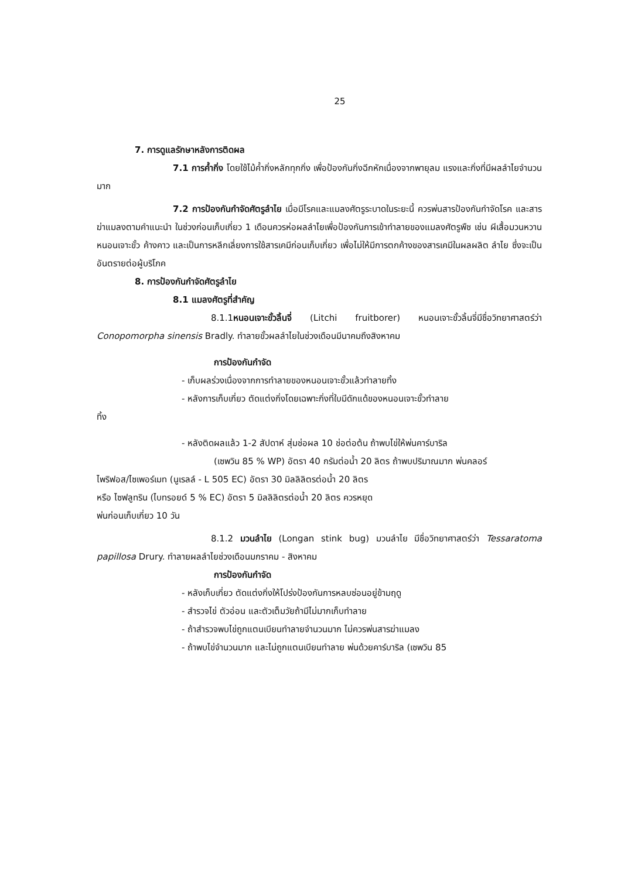25
7. การดูแลรักษาหลังการติดผล
7.1 การค้ำกิ่ง โดยใช้ไม้ค้ำกิ่งหลักทุกกิ่ง เพื่อป้องกันกิ่งฉีกหักเนื่องจากพายุลม แรงและกิ่งที่มีผลลำไยจำนวนมาก
7.2 การป้องกันกำจัดศัตรูลำไย เมื่อมีโรคและแมลงศัตรูระบาดในระยะนี้ ควรพ่นสารป้องกันกำจัดโรค และสารฆ่าแมลงตามคำแนะนำ ในช่วงก่อนเก็บเกี่ยว 1 เดือนควรห่อผลลำไยเพื่อป้องกันการเข้าทำลายของแมลงศัตรูพืช เช่น ผีเสื้อมวนหวาน หนอนเจาะขั้ว ค้างคาว และเป็นการหลีกเลี่ยงการใช้สารเคมีก่อนเก็บเกี่ยว เพื่อไม่ให้มีการตกค้างของสารเคมีในผลผลิต ลำไย ซึ่งจะเป็นอันตรายต่อผู้บริโภค
8. การป้องกันกำจัดศัตรูลำไย
8.1 แมลงศัตรูที่สำคัญ
8.1.1หนอนเจาะขั้วลิ้นจี่ (Litchi fruitborer) หนอนเจาะขั้วลิ้นจี่มีชื่อวิทยาศาสตร์ว่า Conopomorpha sinensis Bradly. ทำลายขั้วผลลำไยในช่วงเดือนมีนาคมถึงสิงหาคม
การป้องกันกำจัด
- เก็บผลร่วงเนื่องจากการทำลายของหนอนเจาะขั้วแล้วทำลายทิ้ง
- หลังการเก็บเกี่ยว ตัดแต่งกิ่งโดยเฉพาะกิ่งที่ใบมีดักแด้ของหนอนเจาะขั้วทำลาย
ทิ้ง
- หลังติดผลแล้ว 1-2 สัปดาห์ สุ่มช่อผล 10 ช่อต่อต้น ถ้าพบไข่ให้พ่นคาร์บาริล
(เซพวิน 85 % WP) อัตรา 40 กรัมต่อน้ำ 20 ลิตร ถ้าพบปริมาณมาก พ่นคลอร์
ไพริฟอส/ไซเพอร์เมท (นูเรลล์ - L 505 EC) อัตรา 30 มิลลิลิตรต่อน้ำ 20 ลิตร
หรือ ไซฟลูทริน (ไบทรอยด์ 5 % EC) อัตรา 5 มิลลิลิตรต่อน้ำ 20 ลิตร ควรหยุด
พ่นก่อนเก็บเกี่ยว 10 วัน
8.1.2 มวนลำไย (Longan stink bug) มวนลำไย มีชื่อวิทยาศาสตร์ว่า Tessaratoma papillosa Drury. ทำลายผลลำไยช่วงเดือนมกราคม - สิงหาคม
การป้องกันกำจัด
- หลังเก็บเกี่ยว ตัดแต่งกิ่งให้โปร่งป้องกันการหลบซ่อนอยู่ข้ามฤดู
- สำรวจไข่ ตัวอ่อน และตัวเต็มวัยถ้ามีไม่มากเก็บทำลาย
- ถ้าสำรวจพบไข่ถูกแตนเบียนทำลายจำนวนมาก ไม่ควรพ่นสารฆ่าแมลง
- ถ้าพบไข่จำนวนมาก และไม่ถูกแตนเบียนทำลาย พ่นด้วยคาร์บาริล (เซพวิน 85